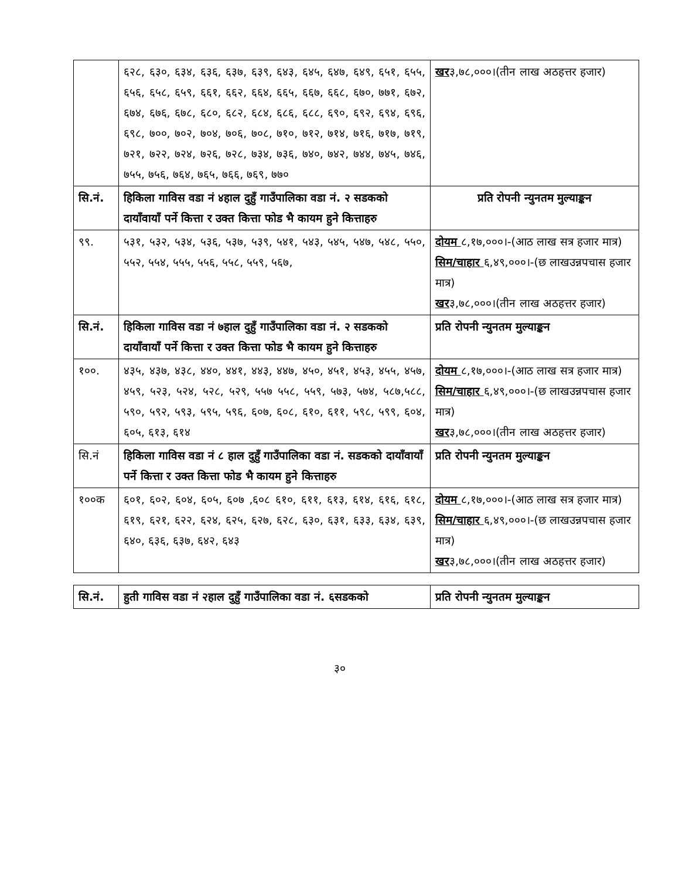| | ६२८, ६३०, ६३४, ६३६, ६३७, ६३९, ६४३, ६४५, ६४७, ६४९, ६५१, ६५५, ६५६, ६५८, ६५९, ६६१, ६६२, ६६४, ६६५, ६६७, ६६८, ६७०, ७७१, ६७२, ६७४, ६७६, ६७८, ६८०, ६८२, ६८४, ६८६, ६८८, ६९०, ६९२, ६९४, ६९६, ६९८, ७००, ७०२, ७०४, ७०६, ७०८, ७१०, ७१२, ७१४, ७१६, ७१७, ७१९, ७२१, ७२२, ७२४, ७२६, ७२८, ७३४, ७३६, ७४०, ७४२, ७४४, ७४५, ७४६, ७५५, ७५६, ७६४, ७६५, ७६६, ७६९, ७७० | खर ३,७८,०००।(तीन लाख अठहत्तर हजार) |
| सि.नं. | हिकिला गाविस वडा नं ४हाल दुहुँ गाउँपालिका वडा नं. २ सडकको दायाँवायाँ पर्ने कित्ता र उक्त कित्ता फोड भै कायम हुने कित्ताहरु | प्रति रोपनी न्युनतम मुल्याङ्कन |
| ९९. | ५३१, ५३२, ५३४, ५३६, ५३७, ५३९, ५४१, ५४३, ५४५, ५४७, ५४८, ५५०, ५५२, ५५४, ५५५, ५५६, ५५८, ५५९, ५६७, | दोयम ८,१७,०००।-(आठ लाख सत्र हजार मात्र) सिम/चाहार ६,४९,०००।-(छ लाखउन्नपचास हजार मात्र) खर ३,७८,०००।(तीन लाख अठहत्तर हजार) |
| सि.नं. | हिकिला गाविस वडा नं ७हाल दुहुँ गाउँपालिका वडा नं. २ सडकको दायाँवायाँ पर्ने कित्ता र उक्त कित्ता फोड भै कायम हुने कित्ताहरु | प्रति रोपनी न्युनतम मुल्याङ्कन |
| १००. | ४३५, ४३७, ४३८, ४४०, ४४१, ४४३, ४४७, ४५०, ४५१, ४५३, ४५५, ४५७, ४५९, ५२३, ५२४, ५२८, ५२९, ५५७ ५५८, ५५९, ५७३, ५७४, ५८७,५८८, ५९०, ५९२, ५९३, ५९५, ५९६, ६०७, ६०८, ६१०, ६११, ५९८, ५९९, ६०४, ६०५, ६१३, ६१४ | दोयम ८,१७,०००।-(आठ लाख सत्र हजार मात्र) सिम/चाहार ६,४९,०००।-(छ लाखउन्नपचास हजार मात्र) खर ३,७८,०००।(तीन लाख अठहत्तर हजार) |
| सि.नं | हिकिला गाविस वडा नं ८ हाल दुहुँ गाउँपालिका वडा नं. सडकको दायाँवायाँ पर्ने कित्ता र उक्त कित्ता फोड भै कायम हुने कित्ताहरु | प्रति रोपनी न्युनतम मुल्याङ्कन |
| १००क | ६०१, ६०२, ६०४, ६०५, ६०७ ,६०८ ६१०, ६११, ६१३, ६१४, ६१६, ६१८, ६१९, ६२१, ६२२, ६२४, ६२५, ६२७, ६२८, ६३०, ६३१, ६३३, ६३४, ६३९, ६४०, ६३६, ६३७, ६४२, ६४३ | दोयम ८,१७,०००।-(आठ लाख सत्र हजार मात्र) सिम/चाहार ६,४९,०००।-(छ लाखउन्नपचास हजार मात्र) खर ३,७८,०००।(तीन लाख अठहत्तर हजार) |
| सि.नं. | हुती गाविस वडा नं २हाल दुहुँ गाउँपालिका वडा नं. ६सडकको | प्रति रोपनी न्युनतम मुल्याङ्कन |
३०